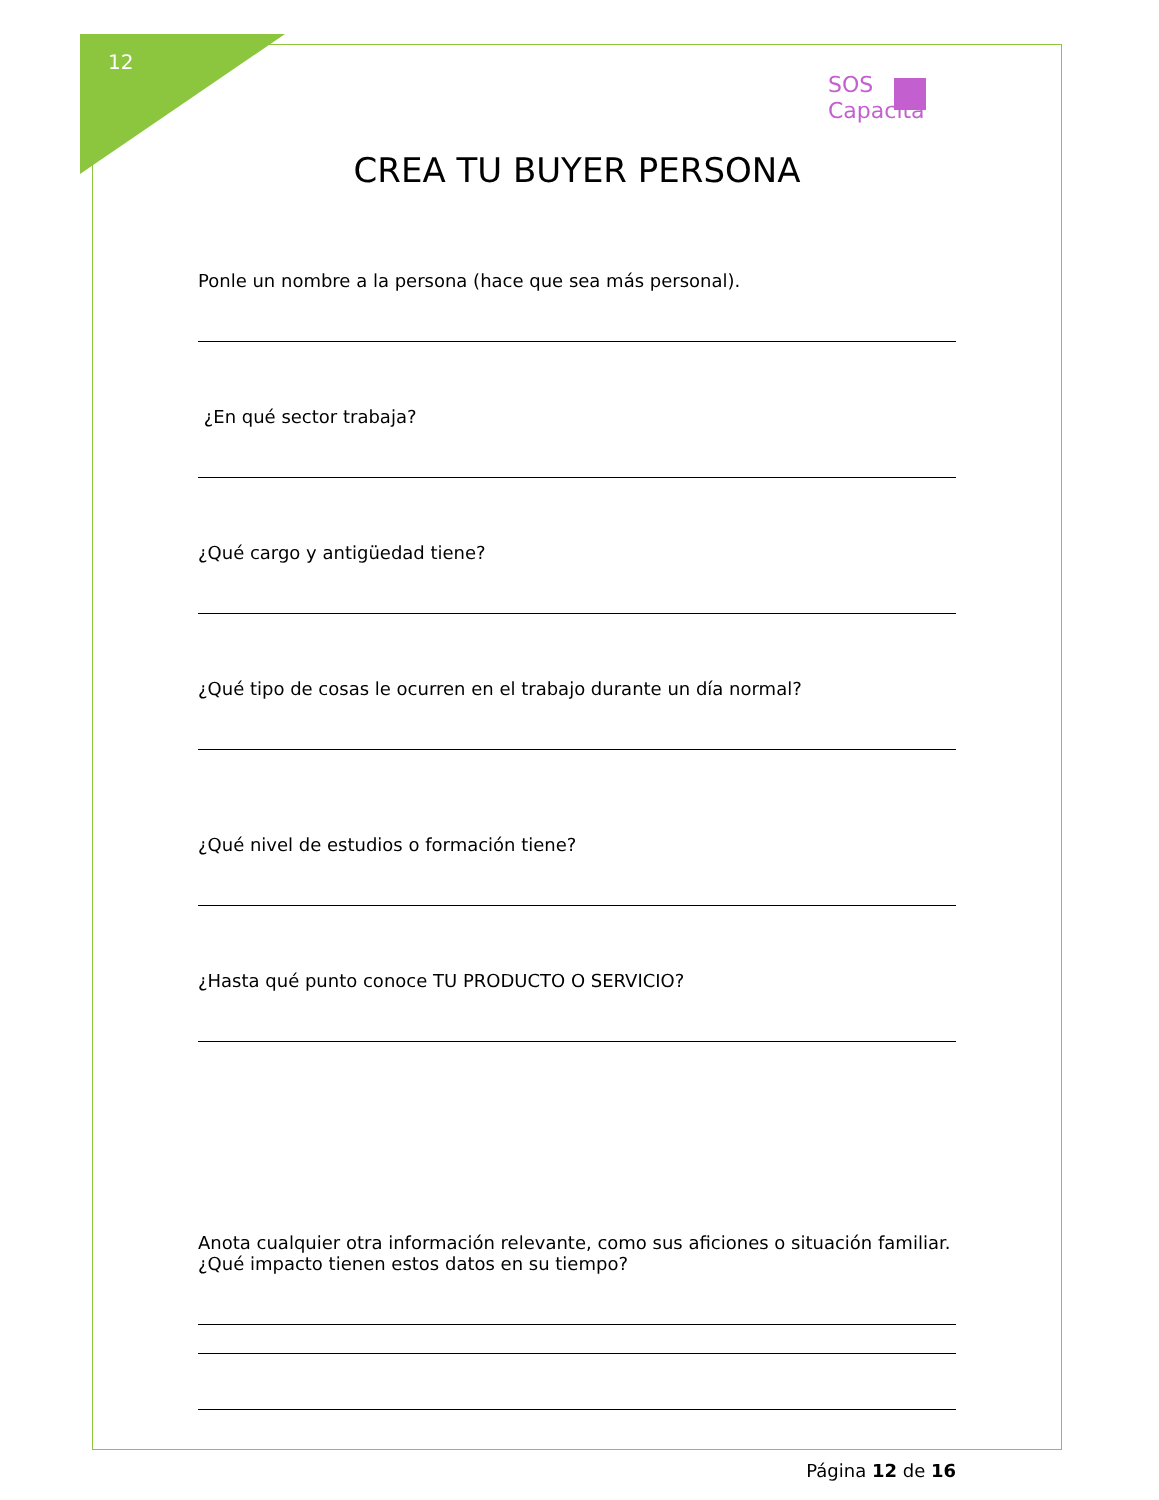12
SOS
Capacita
CREA TU BUYER PERSONA
Ponle un nombre a la persona (hace que sea más personal).
¿En qué sector trabaja?
¿Qué cargo y antigüedad tiene?
¿Qué tipo de cosas le ocurren en el trabajo durante un día normal?
¿Qué nivel de estudios o formación tiene?
¿Hasta qué punto conoce TU PRODUCTO O SERVICIO?
Anota cualquier otra información relevante, como sus aficiones o situación familiar. ¿Qué impacto tienen estos datos en su tiempo?
Página 12 de 16